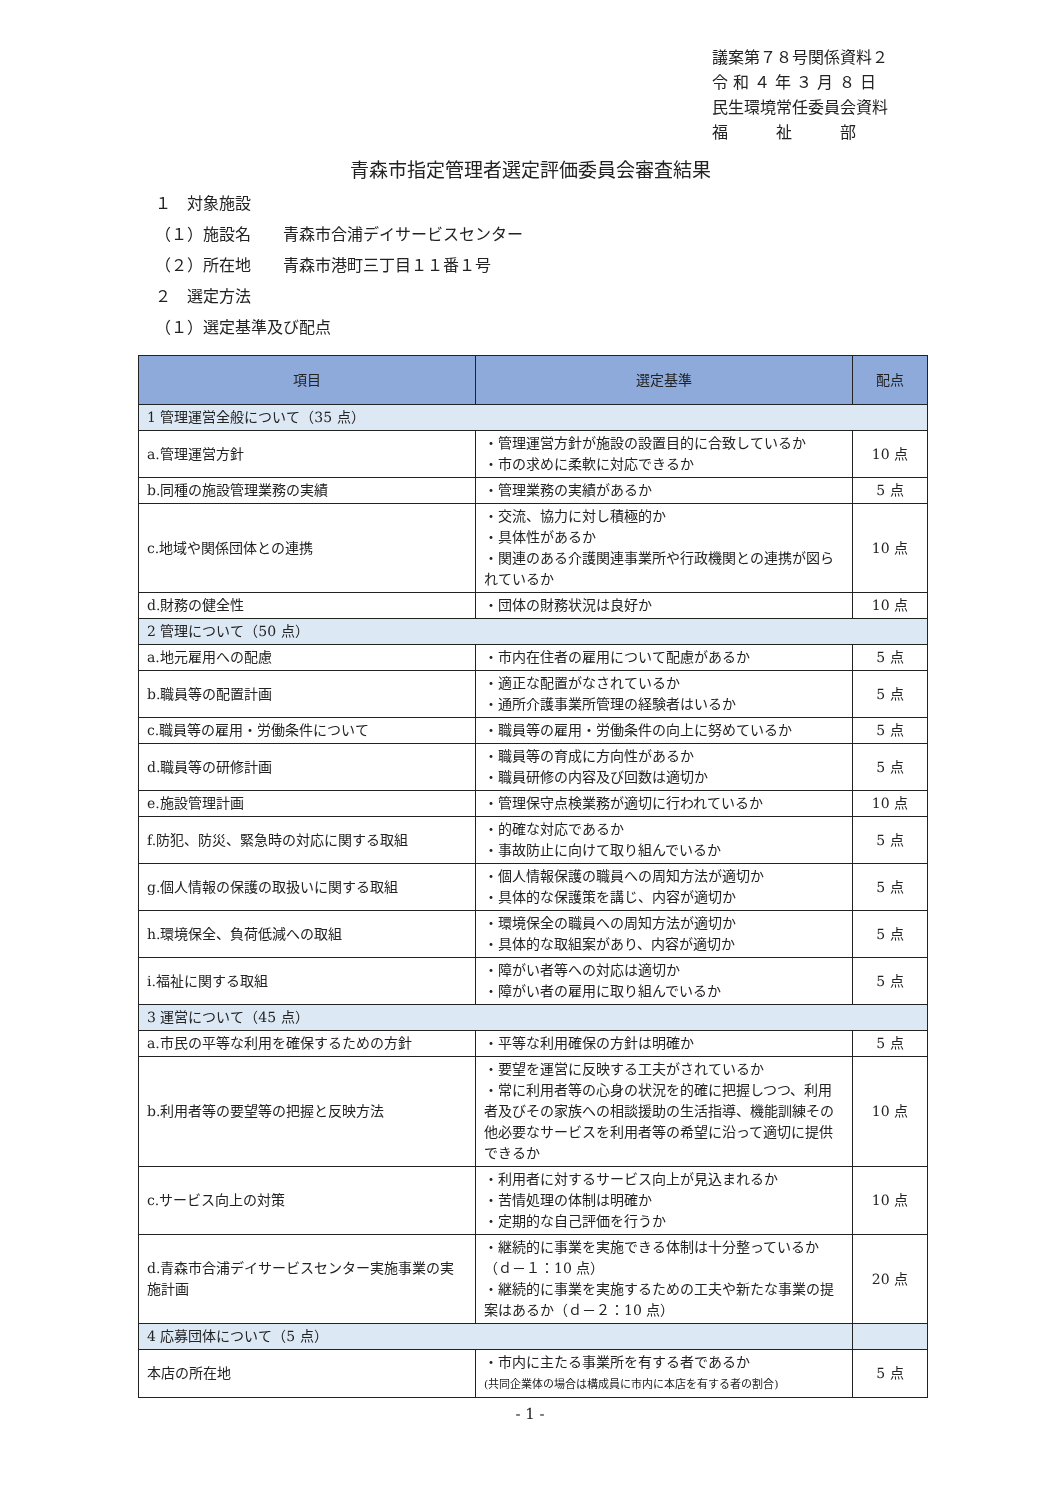議案第７８号関係資料２
令 和 ４ 年 ３ 月 ８ 日
民生環境常任委員会資料
福　　　祉　　　部
青森市指定管理者選定評価委員会審査結果
１　対象施設
（１）施設名　　青森市合浦デイサービスセンター
（２）所在地　　青森市港町三丁目１１番１号
２　選定方法
（１）選定基準及び配点
| 項目 | 選定基準 | 配点 |
| --- | --- | --- |
| 1 管理運営全般について（35 点） | | |
| a.管理運営方針 | ・管理運営方針が施設の設置目的に合致しているか ・市の求めに柔軟に対応できるか | 10 点 |
| b.同種の施設管理業務の実績 | ・管理業務の実績があるか | 5 点 |
| c.地域や関係団体との連携 | ・交流、協力に対し積極的か ・具体性があるか ・関連のある介護関連事業所や行政機関との連携が図られているか | 10 点 |
| d.財務の健全性 | ・団体の財務状況は良好か | 10 点 |
| 2 管理について（50 点） | | |
| a.地元雇用への配慮 | ・市内在住者の雇用について配慮があるか | 5 点 |
| b.職員等の配置計画 | ・適正な配置がなされているか ・通所介護事業所管理の経験者はいるか | 5 点 |
| c.職員等の雇用・労働条件について | ・職員等の雇用・労働条件の向上に努めているか | 5 点 |
| d.職員等の研修計画 | ・職員等の育成に方向性があるか ・職員研修の内容及び回数は適切か | 5 点 |
| e.施設管理計画 | ・管理保守点検業務が適切に行われているか | 10 点 |
| f.防犯、防災、緊急時の対応に関する取組 | ・的確な対応であるか ・事故防止に向けて取り組んでいるか | 5 点 |
| g.個人情報の保護の取扱いに関する取組 | ・個人情報保護の職員への周知方法が適切か ・具体的な保護策を講じ、内容が適切か | 5 点 |
| h.環境保全、負荷低減への取組 | ・環境保全の職員への周知方法が適切か ・具体的な取組案があり、内容が適切か | 5 点 |
| i.福祉に関する取組 | ・障がい者等への対応は適切か ・障がい者の雇用に取り組んでいるか | 5 点 |
| 3 運営について（45 点） | | |
| a.市民の平等な利用を確保するための方針 | ・平等な利用確保の方針は明確か | 5 点 |
| b.利用者等の要望等の把握と反映方法 | ・要望を運営に反映する工夫がされているか ・常に利用者等の心身の状況を的確に把握しつつ、利用者及びその家族への相談援助の生活指導、機能訓練その他必要なサービスを利用者等の希望に沿って適切に提供できるか | 10 点 |
| c.サービス向上の対策 | ・利用者に対するサービス向上が見込まれるか ・苦情処理の体制は明確か ・定期的な自己評価を行うか | 10 点 |
| d.青森市合浦デイサービスセンター実施事業の実施計画 | ・継続的に事業を実施できる体制は十分整っているか（ｄ－１：10 点） ・継続的に事業を実施するための工夫や新たな事業の提案はあるか（ｄ－２：10 点） | 20 点 |
| 4 応募団体について（5 点） | | |
| 本店の所在地 | ・市内に主たる事業所を有する者であるか (共同企業体の場合は構成員に市内に本店を有する者の割合) | 5 点 |
- 1 -